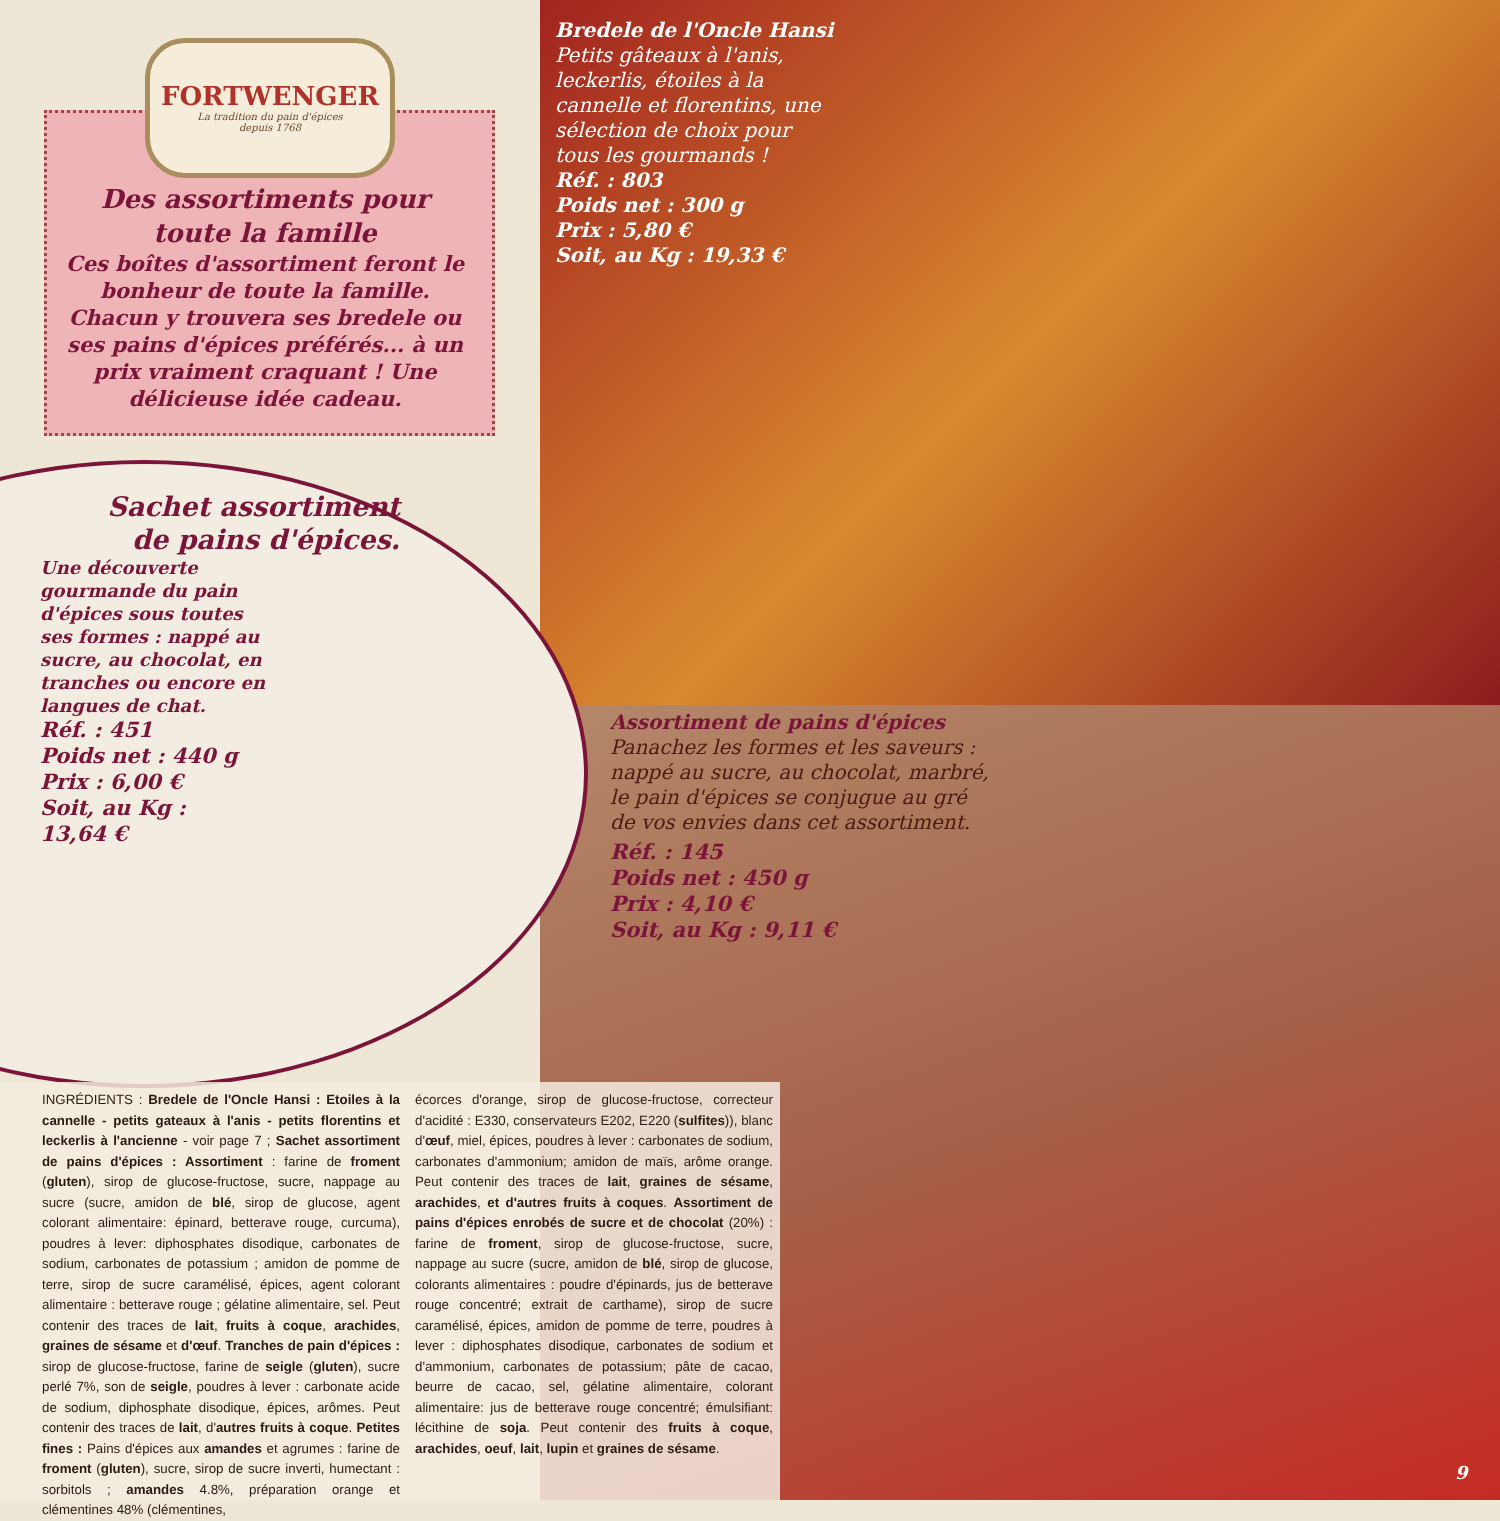FORTWENGER
La tradition du pain d'épices
depuis 1768
Des assortiments pour
toute la famille
Ces boîtes d'assortiment feront le bonheur de toute la famille. Chacun y trouvera ses bredele ou ses pains d'épices préférés... à un prix vraiment craquant ! Une délicieuse idée cadeau.
Bredele de l'Oncle Hansi
Petits gâteaux à l'anis, leckerlis, étoiles à la cannelle et florentins, une sélection de choix pour tous les gourmands !
Réf. : 803
Poids net : 300 g
Prix : 5,80 €
Soit, au Kg : 19,33 €
Sachet assortiment
de pains d'épices.
Une découverte gourmande du pain d'épices sous toutes ses formes : nappé au sucre, au chocolat, en tranches ou encore en langues de chat.
Réf. : 451
Poids net : 440 g
Prix : 6,00 €
Soit, au Kg : 13,64 €
Assortiment de pains d'épices
Panachez les formes et les saveurs : nappé au sucre, au chocolat, marbré, le pain d'épices se conjugue au gré de vos envies dans cet assortiment.
Réf. : 145
Poids net : 450 g
Prix : 4,10 €
Soit, au Kg : 9,11 €
INGRÉDIENTS : Bredele de l'Oncle Hansi : Etoiles à la cannelle - petits gateaux à l'anis - petits florentins et leckerlis à l'ancienne - voir page 7 ; Sachet assortiment de pains d'épices : Assortiment : farine de froment (gluten), sirop de glucose-fructose, sucre, nappage au sucre (sucre, amidon de blé, sirop de glucose, agent colorant alimentaire: épinard, betterave rouge, curcuma), poudres à lever: diphosphates disodique, carbonates de sodium, carbonates de potassium ; amidon de pomme de terre, sirop de sucre caramélisé, épices, agent colorant alimentaire : betterave rouge ; gélatine alimentaire, sel. Peut contenir des traces de lait, fruits à coque, arachides, graines de sésame et d'œuf. Tranches de pain d'épices : sirop de glucose-fructose, farine de seigle (gluten), sucre perlé 7%, son de seigle, poudres à lever : carbonate acide de sodium, diphosphate disodique, épices, arômes. Peut contenir des traces de lait, d'autres fruits à coque. Petites fines : Pains d'épices aux amandes et agrumes : farine de froment (gluten), sucre, sirop de sucre inverti, humectant : sorbitols ; amandes 4.8%, préparation orange et clémentines 48% (clémentines,
écorces d'orange, sirop de glucose-fructose, correcteur d'acidité : E330, conservateurs E202, E220 (sulfites)), blanc d'œuf, miel, épices, poudres à lever : carbonates de sodium, carbonates d'ammonium; amidon de maïs, arôme orange. Peut contenir des traces de lait, graines de sésame, arachides, et d'autres fruits à coques. Assortiment de pains d'épices enrobés de sucre et de chocolat (20%) : farine de froment, sirop de glucose-fructose, sucre, nappage au sucre (sucre, amidon de blé, sirop de glucose, colorants alimentaires : poudre d'épinards, jus de betterave rouge concentré; extrait de carthame), sirop de sucre caramélisé, épices, amidon de pomme de terre, poudres à lever : diphosphates disodique, carbonates de sodium et d'ammonium, carbonates de potassium; pâte de cacao, beurre de cacao, sel, gélatine alimentaire, colorant alimentaire: jus de betterave rouge concentré; émulsifiant: lécithine de soja. Peut contenir des fruits à coque, arachides, oeuf, lait, lupin et graines de sésame.
9